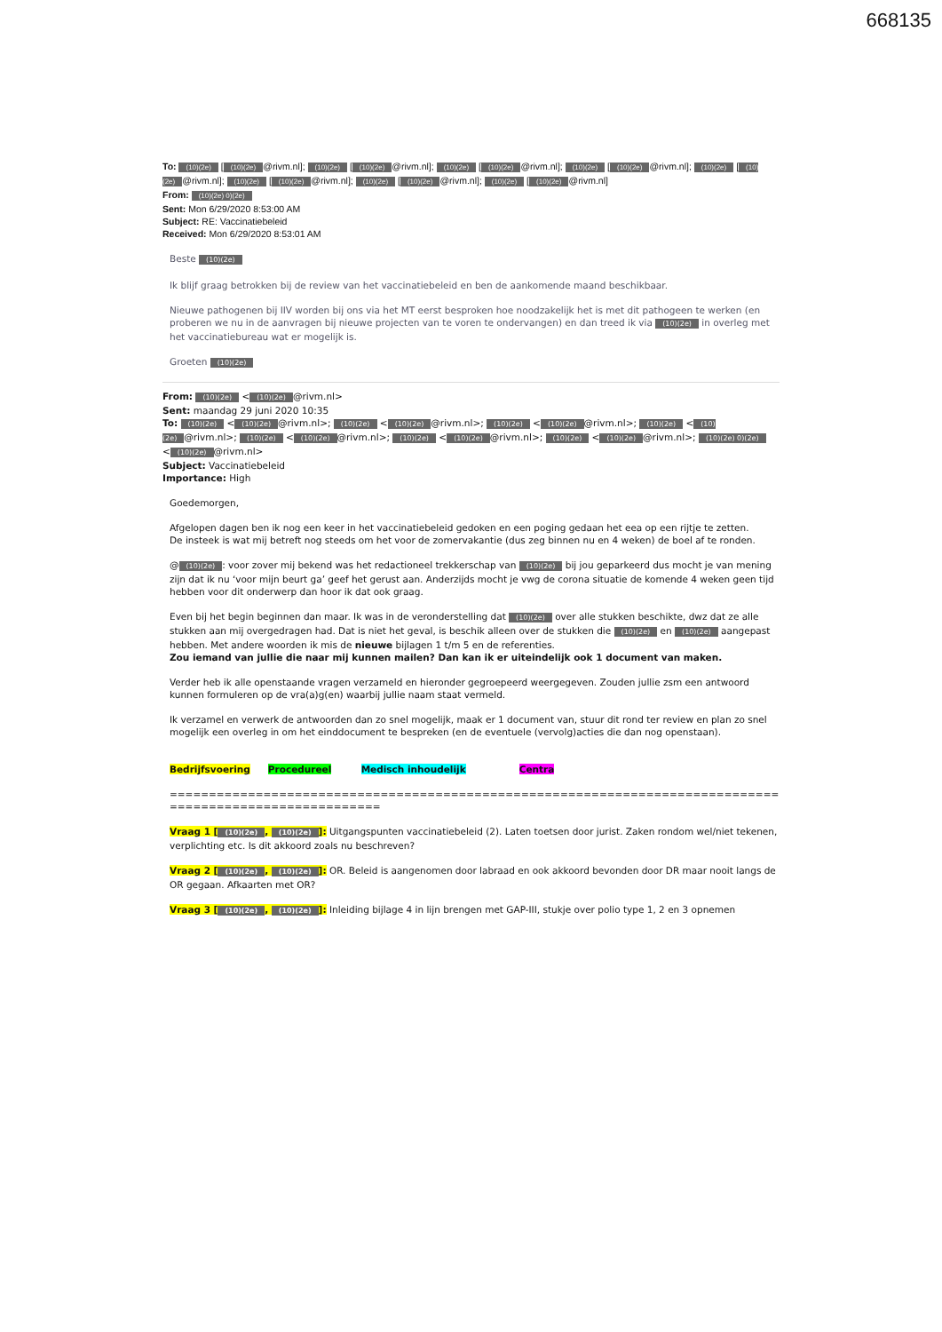668135
To: (10)(2e) [(10)(2e) @rivm.nl]; (10)(2e) [(10)(2e) @rivm.nl]; (10)(2e) [(10)(2e) @rivm.nl]; (10)(2e) [(10)(2e) @rivm.nl]; (10)(2e) [(10)(2e) @rivm.nl]; (10)(2e) [(10)(2e) @rivm.nl]; (10)(2e) [(10)(2e) @rivm.nl]; (10)(2e) [(10)(2e) @rivm.nl]
From: (10)(2e) 0)(2e)
Sent: Mon 6/29/2020 8:53:00 AM
Subject: RE: Vaccinatiebeleid
Received: Mon 6/29/2020 8:53:01 AM
Beste (10)(2e)
Ik blijf graag betrokken bij de review van het vaccinatiebeleid en ben de aankomende maand beschikbaar.
Nieuwe pathogenen bij IIV worden bij ons via het MT eerst besproken hoe noodzakelijk het is met dit pathogeen te werken (en proberen we nu in de aanvragen bij nieuwe projecten van te voren te ondervangen) en dan treed ik via (10)(2e) in overleg met het vaccinatiebureau wat er mogelijk is.
Groeten (10)(2e)
From: (10)(2e) < (10)(2e) @rivm.nl>
Sent: maandag 29 juni 2020 10:35
To: (10)(2e) < (10)(2e) @rivm.nl>; (10)(2e) < (10)(2e) @rivm.nl>; (10)(2e) < (10)(2e) @rivm.nl>; (10)(2e) < (10)(2e) @rivm.nl>; (10)(2e) < (10)(2e) @rivm.nl>; (10)(2e) < (10)(2e) @rivm.nl>; (10)(2e) < (10)(2e) @rivm.nl>; (10)(2e) 0)(2e) < (10)(2e) @rivm.nl>
Subject: Vaccinatiebeleid
Importance: High
Goedemorgen,
Afgelopen dagen ben ik nog een keer in het vaccinatiebeleid gedoken en een poging gedaan het eea op een rijtje te zetten.
De insteek is wat mij betreft nog steeds om het voor de zomervakantie (dus zeg binnen nu en 4 weken) de boel af te ronden.
@ (10)(2e): voor zover mij bekend was het redactioneel trekkerschap van (10)(2e) bij jou geparkeerd dus mocht je van mening zijn dat ik nu ‘voor mijn beurt ga’ geef het gerust aan. Anderzijds mocht je vwg de corona situatie de komende 4 weken geen tijd hebben voor dit onderwerp dan hoor ik dat ook graag.
Even bij het begin beginnen dan maar. Ik was in de veronderstelling dat (10)(2e) over alle stukken beschikte, dwz dat ze alle stukken aan mij overgedragen had. Dat is niet het geval, is beschik alleen over de stukken die (10)(2e) en (10)(2e) aangepast hebben. Met andere woorden ik mis de nieuwe bijlagen 1 t/m 5 en de referenties.
Zou iemand van jullie die naar mij kunnen mailen? Dan kan ik er uiteindelijk ook 1 document van maken.
Verder heb ik alle openstaande vragen verzameld en hieronder gegroepeerd weergegeven. Zouden jullie zsm een antwoord kunnen formuleren op de vra(a)g(en) waarbij jullie naam staat vermeld.
Ik verzamel en verwerk de antwoorden dan zo snel mogelijk, maak er 1 document van, stuur dit rond ter review en plan zo snel mogelijk een overleg in om het einddocument te bespreken (en de eventuele (vervolg)acties die dan nog openstaan).
Bedrijfsvoering Procedureel Medisch inhoudelijk Centra
=========================================================================================================
Vraag 1 [(10)(2e), (10)(2e)]: Uitgangspunten vaccinatiebeleid (2). Laten toetsen door jurist. Zaken rondom wel/niet tekenen, verplichting etc. Is dit akkoord zoals nu beschreven?
Vraag 2 [(10)(2e), (10)(2e)]: OR. Beleid is aangenomen door labraad en ook akkoord bevonden door DR maar nooit langs de OR gegaan. Afkaarten met OR?
Vraag 3 [(10)(2e), (10)(2e)]: Inleiding bijlage 4 in lijn brengen met GAP-III, stukje over polio type 1, 2 en 3 opnemen